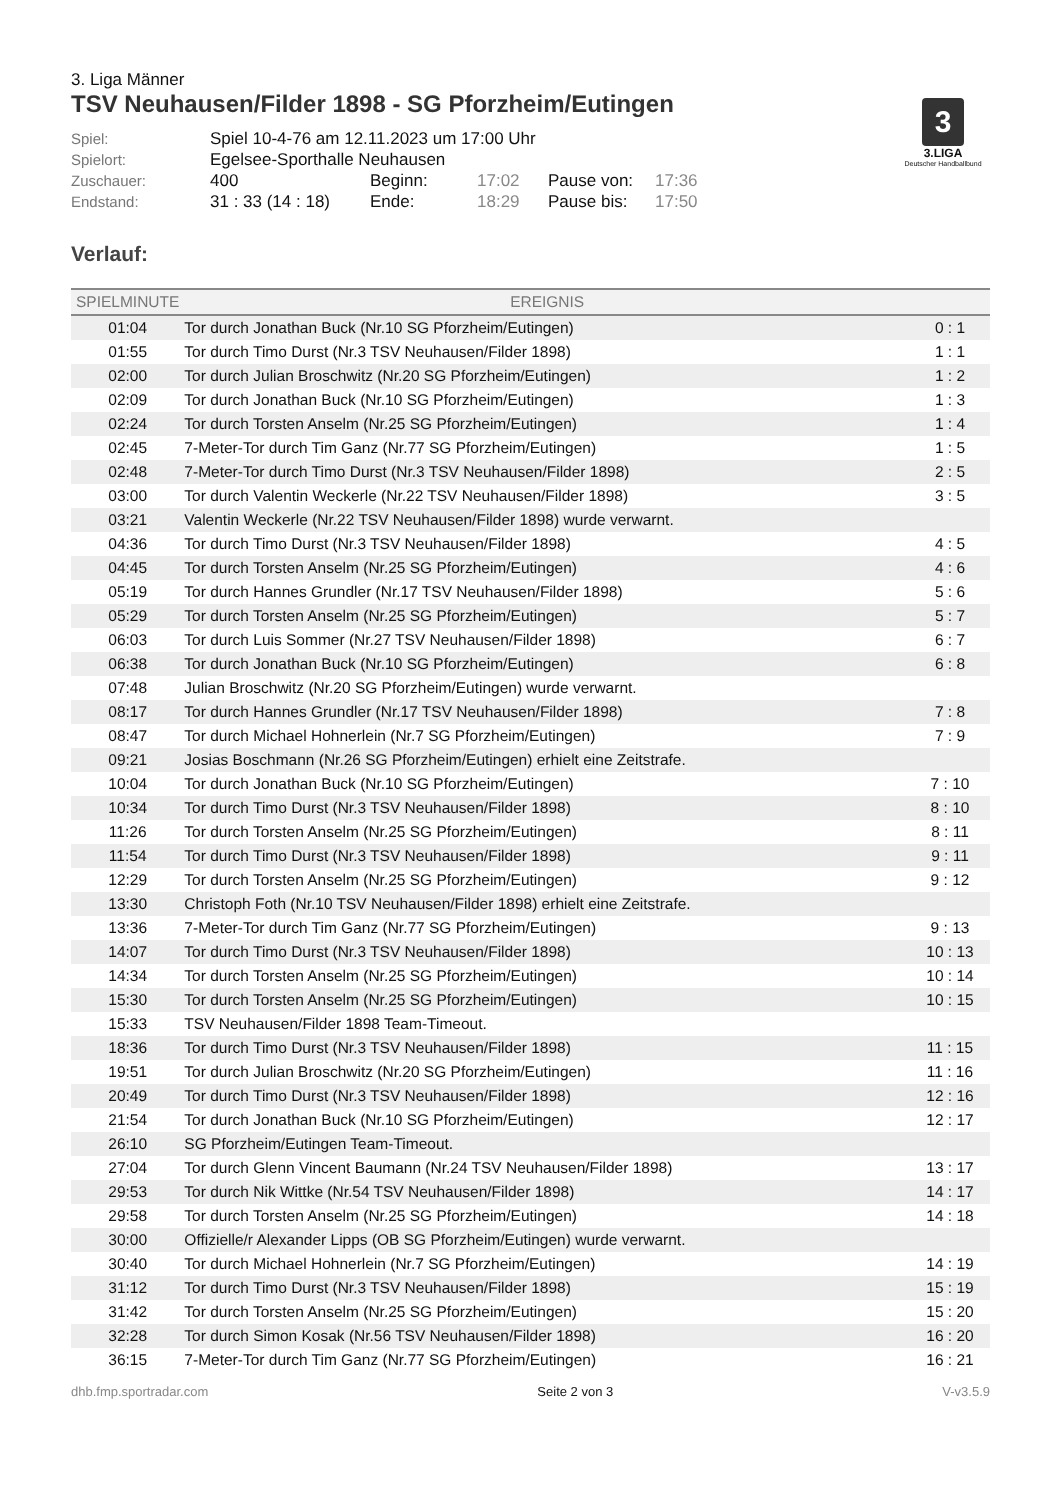3
3.LIGA
Deutscher Handballbund
3. Liga Männer
TSV Neuhausen/Filder 1898 - SG Pforzheim/Eutingen
Spiel:
Spiel 10-4-76 am 12.11.2023 um 17:00 Uhr
Spielort:
Egelsee-Sporthalle Neuhausen
Zuschauer:
400
Beginn:
17:02
Pause von:
17:36
Endstand:
31 : 33 (14 : 18)
Ende:
18:29
Pause bis:
17:50
Verlauf:
| SPIELMINUTE | EREIGNIS | |
| --- | --- | --- |
| 01:04 | Tor durch Jonathan Buck (Nr.10 SG Pforzheim/Eutingen) | 0 : 1 |
| 01:55 | Tor durch Timo Durst (Nr.3 TSV Neuhausen/Filder 1898) | 1 : 1 |
| 02:00 | Tor durch Julian Broschwitz (Nr.20 SG Pforzheim/Eutingen) | 1 : 2 |
| 02:09 | Tor durch Jonathan Buck (Nr.10 SG Pforzheim/Eutingen) | 1 : 3 |
| 02:24 | Tor durch Torsten Anselm (Nr.25 SG Pforzheim/Eutingen) | 1 : 4 |
| 02:45 | 7-Meter-Tor durch Tim Ganz (Nr.77 SG Pforzheim/Eutingen) | 1 : 5 |
| 02:48 | 7-Meter-Tor durch Timo Durst (Nr.3 TSV Neuhausen/Filder 1898) | 2 : 5 |
| 03:00 | Tor durch Valentin Weckerle (Nr.22 TSV Neuhausen/Filder 1898) | 3 : 5 |
| 03:21 | Valentin Weckerle (Nr.22 TSV Neuhausen/Filder 1898) wurde verwarnt. | |
| 04:36 | Tor durch Timo Durst (Nr.3 TSV Neuhausen/Filder 1898) | 4 : 5 |
| 04:45 | Tor durch Torsten Anselm (Nr.25 SG Pforzheim/Eutingen) | 4 : 6 |
| 05:19 | Tor durch Hannes Grundler (Nr.17 TSV Neuhausen/Filder 1898) | 5 : 6 |
| 05:29 | Tor durch Torsten Anselm (Nr.25 SG Pforzheim/Eutingen) | 5 : 7 |
| 06:03 | Tor durch Luis Sommer (Nr.27 TSV Neuhausen/Filder 1898) | 6 : 7 |
| 06:38 | Tor durch Jonathan Buck (Nr.10 SG Pforzheim/Eutingen) | 6 : 8 |
| 07:48 | Julian Broschwitz (Nr.20 SG Pforzheim/Eutingen) wurde verwarnt. | |
| 08:17 | Tor durch Hannes Grundler (Nr.17 TSV Neuhausen/Filder 1898) | 7 : 8 |
| 08:47 | Tor durch Michael Hohnerlein (Nr.7 SG Pforzheim/Eutingen) | 7 : 9 |
| 09:21 | Josias Boschmann (Nr.26 SG Pforzheim/Eutingen) erhielt eine Zeitstrafe. | |
| 10:04 | Tor durch Jonathan Buck (Nr.10 SG Pforzheim/Eutingen) | 7 : 10 |
| 10:34 | Tor durch Timo Durst (Nr.3 TSV Neuhausen/Filder 1898) | 8 : 10 |
| 11:26 | Tor durch Torsten Anselm (Nr.25 SG Pforzheim/Eutingen) | 8 : 11 |
| 11:54 | Tor durch Timo Durst (Nr.3 TSV Neuhausen/Filder 1898) | 9 : 11 |
| 12:29 | Tor durch Torsten Anselm (Nr.25 SG Pforzheim/Eutingen) | 9 : 12 |
| 13:30 | Christoph Foth (Nr.10 TSV Neuhausen/Filder 1898) erhielt eine Zeitstrafe. | |
| 13:36 | 7-Meter-Tor durch Tim Ganz (Nr.77 SG Pforzheim/Eutingen) | 9 : 13 |
| 14:07 | Tor durch Timo Durst (Nr.3 TSV Neuhausen/Filder 1898) | 10 : 13 |
| 14:34 | Tor durch Torsten Anselm (Nr.25 SG Pforzheim/Eutingen) | 10 : 14 |
| 15:30 | Tor durch Torsten Anselm (Nr.25 SG Pforzheim/Eutingen) | 10 : 15 |
| 15:33 | TSV Neuhausen/Filder 1898 Team-Timeout. | |
| 18:36 | Tor durch Timo Durst (Nr.3 TSV Neuhausen/Filder 1898) | 11 : 15 |
| 19:51 | Tor durch Julian Broschwitz (Nr.20 SG Pforzheim/Eutingen) | 11 : 16 |
| 20:49 | Tor durch Timo Durst (Nr.3 TSV Neuhausen/Filder 1898) | 12 : 16 |
| 21:54 | Tor durch Jonathan Buck (Nr.10 SG Pforzheim/Eutingen) | 12 : 17 |
| 26:10 | SG Pforzheim/Eutingen Team-Timeout. | |
| 27:04 | Tor durch Glenn Vincent Baumann (Nr.24 TSV Neuhausen/Filder 1898) | 13 : 17 |
| 29:53 | Tor durch Nik Wittke (Nr.54 TSV Neuhausen/Filder 1898) | 14 : 17 |
| 29:58 | Tor durch Torsten Anselm (Nr.25 SG Pforzheim/Eutingen) | 14 : 18 |
| 30:00 | Offizielle/r Alexander Lipps (OB SG Pforzheim/Eutingen) wurde verwarnt. | |
| 30:40 | Tor durch Michael Hohnerlein (Nr.7 SG Pforzheim/Eutingen) | 14 : 19 |
| 31:12 | Tor durch Timo Durst (Nr.3 TSV Neuhausen/Filder 1898) | 15 : 19 |
| 31:42 | Tor durch Torsten Anselm (Nr.25 SG Pforzheim/Eutingen) | 15 : 20 |
| 32:28 | Tor durch Simon Kosak (Nr.56 TSV Neuhausen/Filder 1898) | 16 : 20 |
| 36:15 | 7-Meter-Tor durch Tim Ganz (Nr.77 SG Pforzheim/Eutingen) | 16 : 21 |
dhb.fmp.sportradar.com Seite 2 von 3 V-v3.5.9